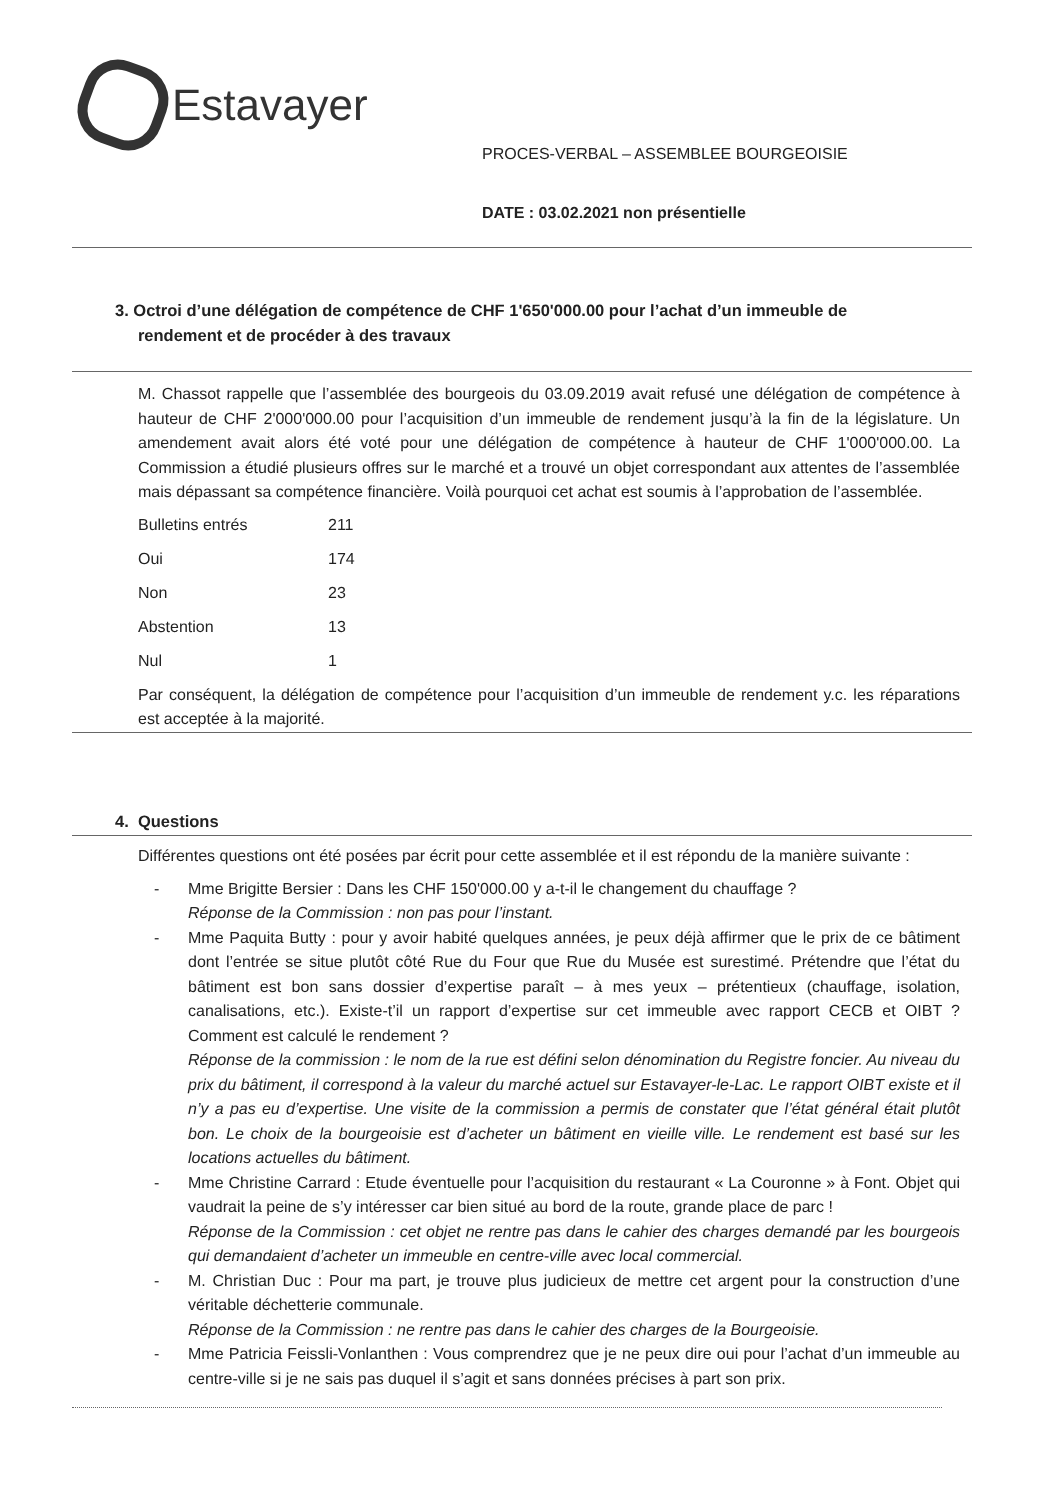Estavayer
PROCES-VERBAL – ASSEMBLEE BOURGEOISIE
DATE : 03.02.2021 non présentielle
3. Octroi d’une délégation de compétence de CHF 1'650'000.00 pour l’achat d’un immeuble de
rendement et de procéder à des travaux
M. Chassot rappelle que l’assemblée des bourgeois du 03.09.2019 avait refusé une délégation de compétence à hauteur de CHF 2'000'000.00 pour l’acquisition d’un immeuble de rendement jusqu’à la fin de la législature. Un amendement avait alors été voté pour une délégation de compétence à hauteur de CHF 1'000'000.00. La Commission a étudié plusieurs offres sur le marché et a trouvé un objet correspondant aux attentes de l’assemblée mais dépassant sa compétence financière. Voilà pourquoi cet achat est soumis à l’approbation de l’assemblée.
| Bulletins entrés | 211 |
| Oui | 174 |
| Non | 23 |
| Abstention | 13 |
| Nul | 1 |
Par conséquent, la délégation de compétence pour l’acquisition d’un immeuble de rendement y.c. les réparations est acceptée à la majorité.
4. Questions
Différentes questions ont été posées par écrit pour cette assemblée et il est répondu de la manière suivante :
- Mme Brigitte Bersier : Dans les CHF 150'000.00 y a-t-il le changement du chauffage ?
Réponse de la Commission : non pas pour l’instant.
- Mme Paquita Butty : pour y avoir habité quelques années, je peux déjà affirmer que le prix de ce bâtiment dont l’entrée se situe plutôt côté Rue du Four que Rue du Musée est surestimé. Prétendre que l’état du bâtiment est bon sans dossier d’expertise paraît – à mes yeux – prétentieux (chauffage, isolation, canalisations, etc.). Existe-t’il un rapport d’expertise sur cet immeuble avec rapport CECB et OIBT ? Comment est calculé le rendement ?
Réponse de la commission : le nom de la rue est défini selon dénomination du Registre foncier. Au niveau du prix du bâtiment, il correspond à la valeur du marché actuel sur Estavayer-le-Lac. Le rapport OIBT existe et il n’y a pas eu d’expertise. Une visite de la commission a permis de constater que l’état général était plutôt bon. Le choix de la bourgeoisie est d’acheter un bâtiment en vieille ville. Le rendement est basé sur les locations actuelles du bâtiment.
- Mme Christine Carrard : Etude éventuelle pour l’acquisition du restaurant « La Couronne » à Font. Objet qui vaudrait la peine de s’y intéresser car bien situé au bord de la route, grande place de parc !
Réponse de la Commission : cet objet ne rentre pas dans le cahier des charges demandé par les bourgeois qui demandaient d’acheter un immeuble en centre-ville avec local commercial.
- M. Christian Duc : Pour ma part, je trouve plus judicieux de mettre cet argent pour la construction d’une véritable déchetterie communale.
Réponse de la Commission : ne rentre pas dans le cahier des charges de la Bourgeoisie.
- Mme Patricia Feissli-Vonlanthen : Vous comprendrez que je ne peux dire oui pour l’achat d’un immeuble au centre-ville si je ne sais pas duquel il s’agit et sans données précises à part son prix.